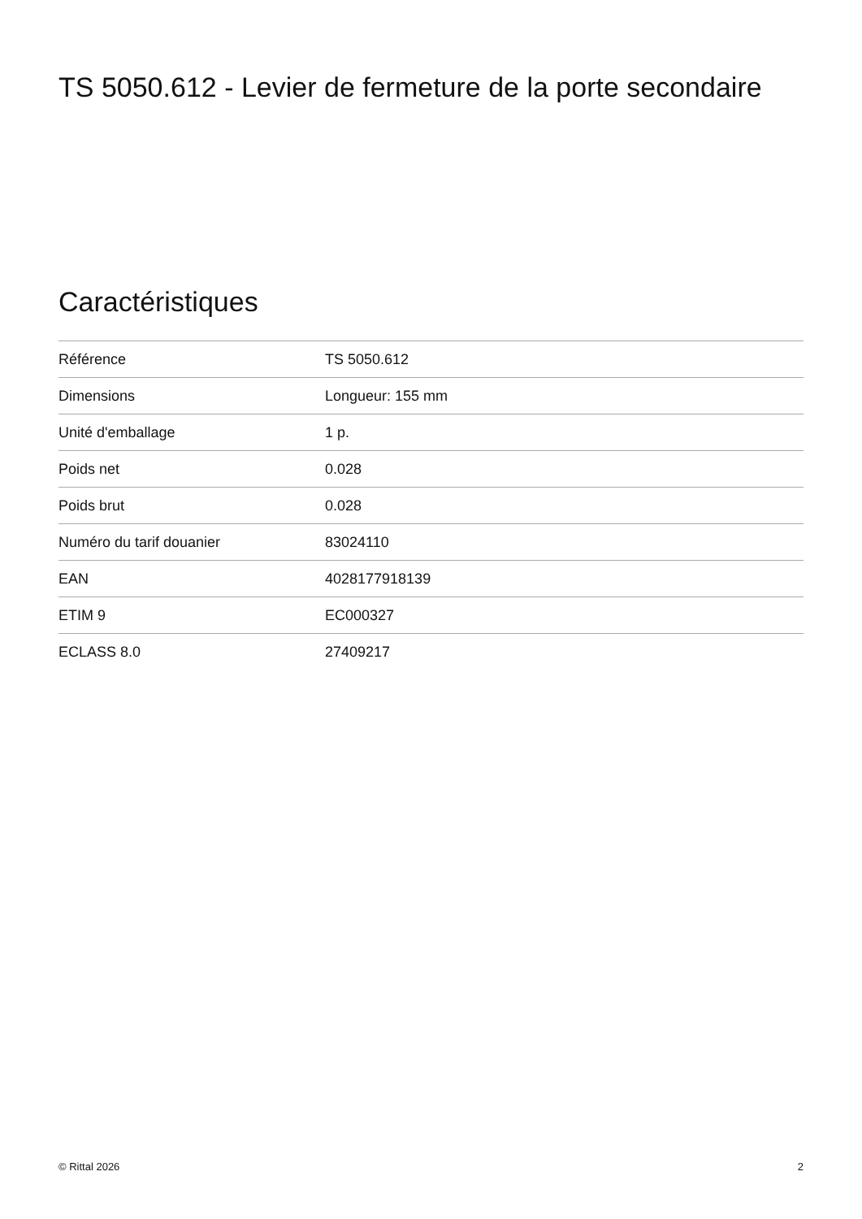TS 5050.612 - Levier de fermeture de la porte secondaire
Caractéristiques
| Référence | TS 5050.612 |
| Dimensions | Longueur: 155 mm |
| Unité d'emballage | 1 p. |
| Poids net | 0.028 |
| Poids brut | 0.028 |
| Numéro du tarif douanier | 83024110 |
| EAN | 4028177918139 |
| ETIM 9 | EC000327 |
| ECLASS 8.0 | 27409217 |
© Rittal 2026 2